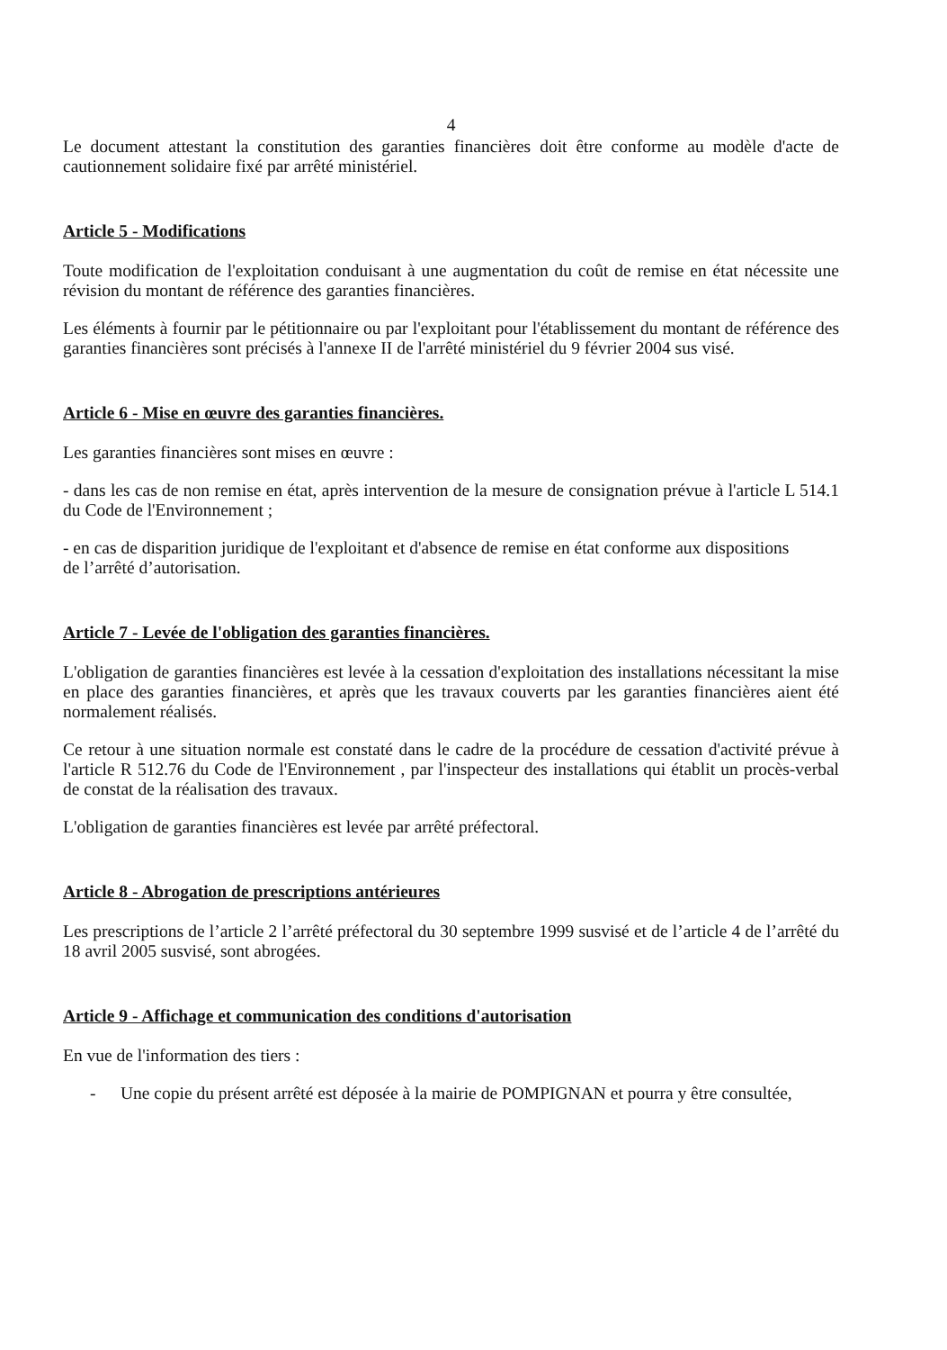4
Le document attestant la constitution des garanties financières doit être conforme au modèle d'acte de cautionnement solidaire fixé par arrêté ministériel.
Article 5 - Modifications
Toute modification de l'exploitation conduisant à une augmentation du coût de remise en état nécessite une révision du montant de référence des garanties financières.
Les éléments à fournir par le pétitionnaire ou par l'exploitant pour l'établissement du montant de référence des garanties financières sont précisés à l'annexe II de l'arrêté ministériel du 9 février 2004 sus visé.
Article 6 - Mise en œuvre des garanties financières.
Les garanties financières sont mises en œuvre :
- dans les cas de non remise en état, après intervention de la mesure de consignation prévue à l'article L 514.1 du Code de l'Environnement ;
- en cas de disparition juridique de l'exploitant et d'absence de remise en état conforme aux dispositions
de l’arrêté d’autorisation.
Article 7 - Levée de l'obligation des garanties financières.
L'obligation de garanties financières est levée à la cessation d'exploitation des installations nécessitant la mise en place des garanties financières, et après que les travaux couverts par les garanties financières aient été normalement réalisés.
Ce retour à une situation normale est constaté dans le cadre de la procédure de cessation d'activité prévue à l'article R 512.76 du Code de l'Environnement , par l'inspecteur des installations qui établit un procès-verbal de constat de la réalisation des travaux.
L'obligation de garanties financières est levée par arrêté préfectoral.
Article 8 - Abrogation de prescriptions antérieures
Les prescriptions de l’article 2 l’arrêté préfectoral du 30 septembre 1999 susvisé et de l’article 4 de l’arrêté du 18 avril 2005 susvisé, sont abrogées.
Article 9 - Affichage et communication des conditions d'autorisation
En vue de l'information des tiers :
- Une copie du présent arrêté est déposée à la mairie de POMPIGNAN et pourra y être consultée,